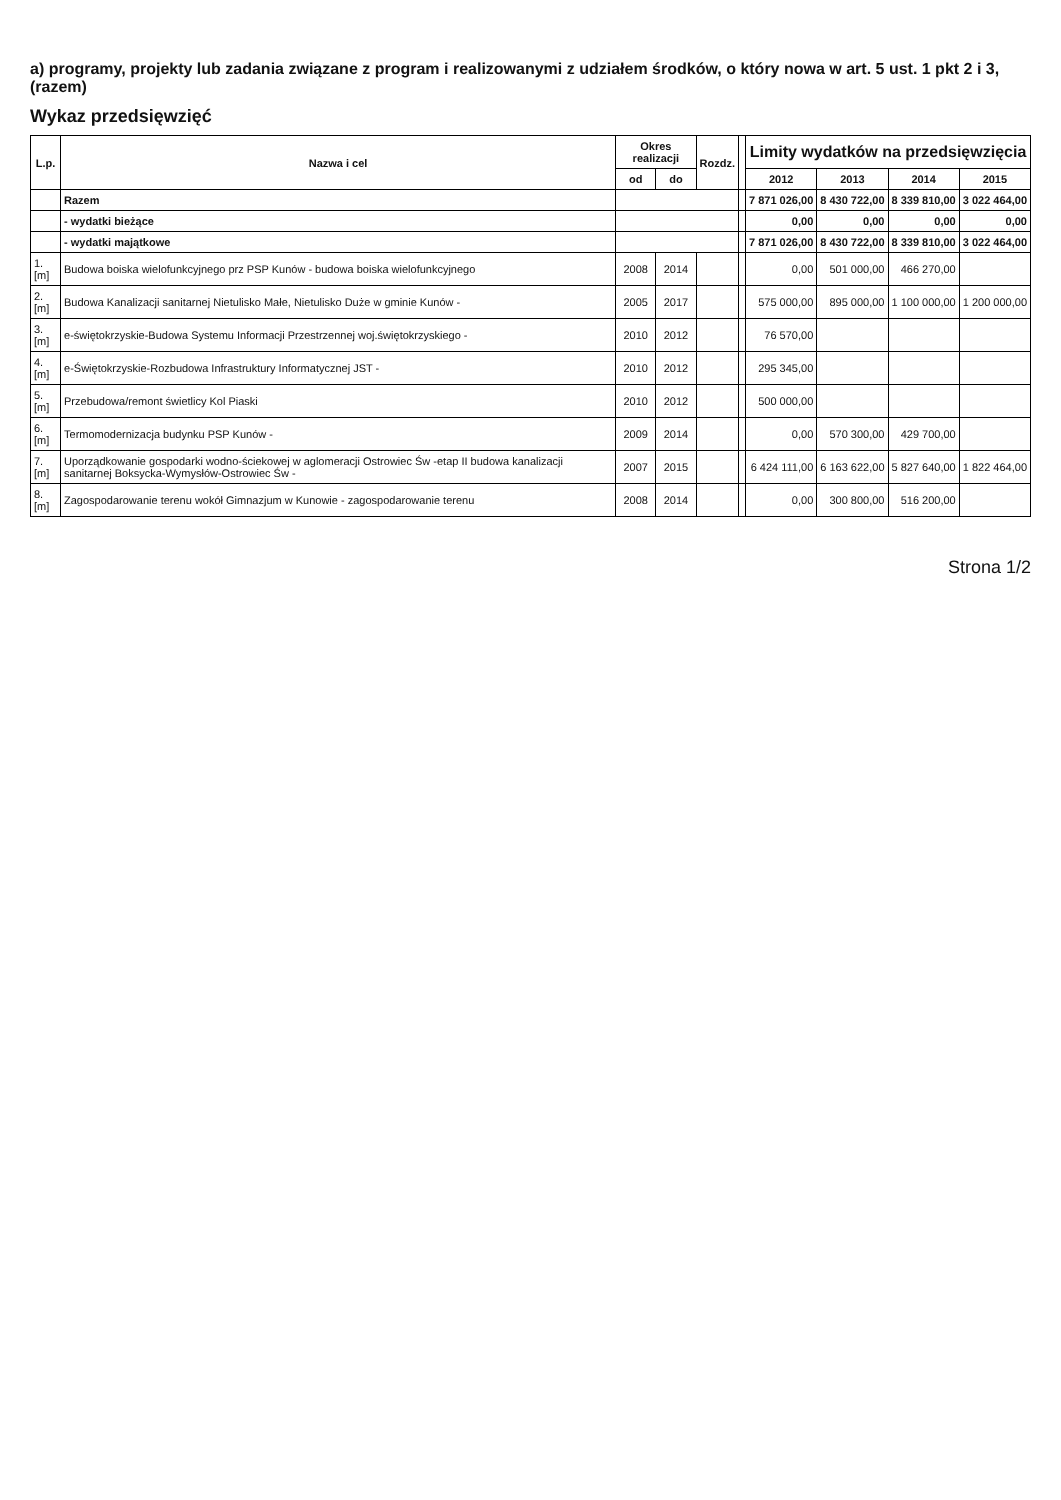a) programy, projekty lub zadania związane z program i realizowanymi z udziałem środków, o który nowa w art. 5 ust. 1 pkt 2 i 3, (razem)
Wykaz przedsięwzięć
| L.p. | Nazwa i cel | Okres realizacji | | Rozdz. | | Limity wydatków na przedsięwzięcia | | | |
| --- | --- | --- | --- | --- | --- | --- | --- | --- | --- |
| | | od | do | | | 2012 | 2013 | 2014 | 2015 |
| | Razem | | | | | 7 871 026,00 | 8 430 722,00 | 8 339 810,00 | 3 022 464,00 |
| | - wydatki bieżące | | | | | 0,00 | 0,00 | 0,00 | 0,00 |
| | - wydatki majątkowe | | | | | 7 871 026,00 | 8 430 722,00 | 8 339 810,00 | 3 022 464,00 |
| 1.[m] | Budowa boiska wielofunkcyjnego prz PSP Kunów - budowa boiska wielofunkcyjnego | 2008 | 2014 | | | 0,00 | 501 000,00 | 466 270,00 | |
| 2.[m] | Budowa Kanalizacji sanitarnej Nietulisko Małe, Nietulisko Duże w gminie Kunów - | 2005 | 2017 | | | 575 000,00 | 895 000,00 | 1 100 000,00 | 1 200 000,00 |
| 3.[m] | e-świętokrzyskie-Budowa Systemu Informacji Przestrzennej woj.świętokrzyskiego - | 2010 | 2012 | | | 76 570,00 | | | |
| 4.[m] | e-Świętokrzyskie-Rozbudowa Infrastruktury Informatycznej JST - | 2010 | 2012 | | | 295 345,00 | | | |
| 5.[m] | Przebudowa/remont świetlicy Kol Piaski | 2010 | 2012 | | | 500 000,00 | | | |
| 6.[m] | Termomodernizacja budynku PSP Kunów - | 2009 | 2014 | | | 0,00 | 570 300,00 | 429 700,00 | |
| 7.[m] | Uporządkowanie gospodarki wodno-ściekowej w aglomeracji Ostrowiec Św -etap II budowa kanalizacji sanitarnej Boksycka-Wymysłów-Ostrowiec Św - | 2007 | 2015 | | | 6 424 111,00 | 6 163 622,00 | 5 827 640,00 | 1 822 464,00 |
| 8.[m] | Zagospodarowanie terenu wokół Gimnazjum w Kunowie - zagospodarowanie terenu | 2008 | 2014 | | | 0,00 | 300 800,00 | 516 200,00 | |
Strona 1/2